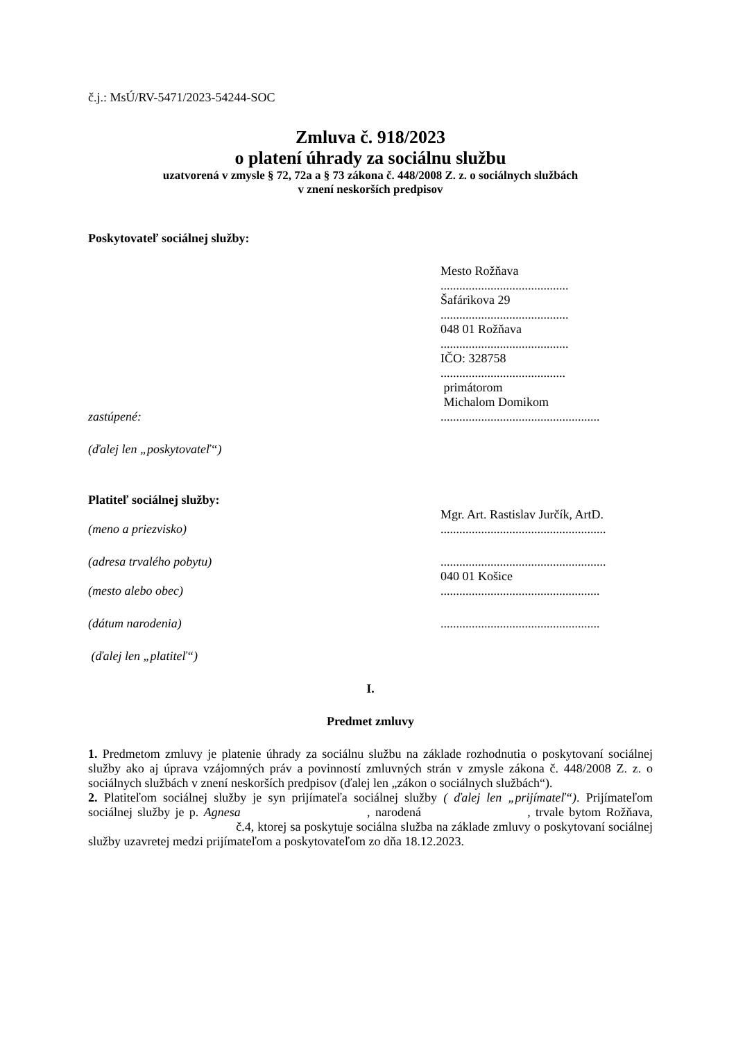č.j.: MsÚ/RV-5471/2023-54244-SOC
Zmluva č. 918/2023
o platení úhrady za sociálnu službu
uzatvorená v zmysle § 72, 72a a § 73 zákona č. 448/2008 Z. z. o sociálnych službách
v znení neskorších predpisov
Poskytovateľ sociálnej služby:
Mesto Rožňava
.........................................
Šafárikova 29
.........................................
048 01 Rožňava
.........................................
IČO: 328758
........................................
primátorom
Michalom Domikom
zastúpené: ...................................................
(ďalej len „poskytovateľ“)
Platiteľ sociálnej služby:
Mgr. Art. Rastislav Jurčík, ArtD.
(meno a priezvisko) .....................................................
(adresa trvalého pobytu) .....................................................
040 01 Košice
(mesto alebo obec) ...................................................
(dátum narodenia) ...................................................
(ďalej len „platiteľ“)
I.
Predmet zmluvy
1. Predmetom zmluvy je platenie úhrady za sociálnu službu na základe rozhodnutia o poskytovaní sociálnej služby ako aj úprava vzájomných práv a povinností zmluvných strán v zmysle zákona č. 448/2008 Z. z. o sociálnych službách v znení neskorších predpisov (ďalej len „zákon o sociálnych službách“).
2. Platiteľom sociálnej služby je syn prijímateľa sociálnej služby ( ďalej len „prijímateľ“). Prijímateľom sociálnej služby je p. Agnesa , narodená , trvale bytom Rožňava, č.4, ktorej sa poskytuje sociálna služba na základe zmluvy o poskytovaní sociálnej služby uzavretej medzi prijímateľom a poskytovateľom zo dňa 18.12.2023.